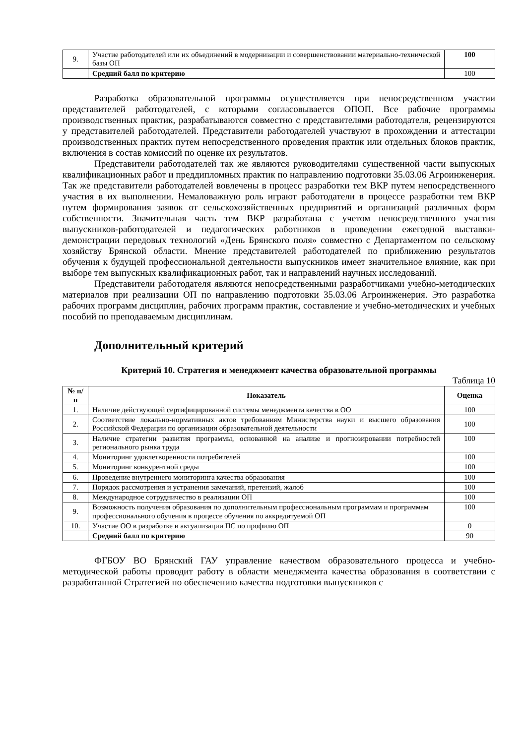| 9. | Участие работодателей или их объединений в модернизации и совершенствовании материально-технической базы ОП | 100 |
| | Средний балл по критерию | 100 |
Разработка образовательной программы осуществляется при непосредственном участии представителей работодателей, с которыми согласовывается ОПОП. Все рабочие программы производственных практик, разрабатываются совместно с представителями работодателя, рецензируются у представителей работодателей. Представители работодателей участвуют в прохождении и аттестации производственных практик путем непосредственного проведения практик или отдельных блоков практик, включения в состав комиссий по оценке их результатов.
Представители работодателей так же являются руководителями существенной части выпускных квалификационных работ и преддипломных практик по направлению подготовки 35.03.06 Агроинженерия. Так же представители работодателей вовлечены в процесс разработки тем ВКР путем непосредственного участия в их выполнении. Немаловажную роль играют работодатели в процессе разработки тем ВКР путем формирования заявок от сельскохозяйственных предприятий и организаций различных форм собственности. Значительная часть тем ВКР разработана с учетом непосредственного участия выпускников-работодателей и педагогических работников в проведении ежегодной выставки-демонстрации передовых технологий «День Брянского поля» совместно с Департаментом по сельскому хозяйству Брянской области. Мнение представителей работодателей по приближению результатов обучения к будущей профессиональной деятельности выпускников имеет значительное влияние, как при выборе тем выпускных квалификационных работ, так и направлений научных исследований.
Представители работодателя являются непосредственными разработчиками учебно-методических материалов при реализации ОП по направлению подготовки 35.03.06 Агроинженерия. Это разработка рабочих программ дисциплин, рабочих программ практик, составление и учебно-методических и учебных пособий по преподаваемым дисциплинам.
Дополнительный критерий
Критерий 10. Стратегия и менеджмент качества образовательной программы
Таблица 10
| № п/п | Показатель | Оценка |
| --- | --- | --- |
| 1. | Наличие действующей сертифицированной системы менеджмента качества в ОО | 100 |
| 2. | Соответствие локально-нормативных актов требованиям Министерства науки и высшего образования Российской Федерации по организации образовательной деятельности | 100 |
| 3. | Наличие стратегии развития программы, основанной на анализе и прогнозировании потребностей регионального рынка труда | 100 |
| 4. | Мониторинг удовлетворенности потребителей | 100 |
| 5. | Мониторинг конкурентной среды | 100 |
| 6. | Проведение внутреннего мониторинга качества образования | 100 |
| 7. | Порядок рассмотрения и устранения замечаний, претензий, жалоб | 100 |
| 8. | Международное сотрудничество в реализации ОП | 100 |
| 9. | Возможность получения образования по дополнительным профессиональным программам и программам профессионального обучения в процессе обучения по аккредитуемой ОП | 100 |
| 10. | Участие ОО в разработке и актуализации ПС по профилю ОП | 0 |
| | Средний балл по критерию | 90 |
ФГБОУ ВО Брянский ГАУ управление качеством образовательного процесса и учебно-методической работы проводит работу в области менеджмента качества образования в соответствии с разработанной Стратегией по обеспечению качества подготовки выпускников с